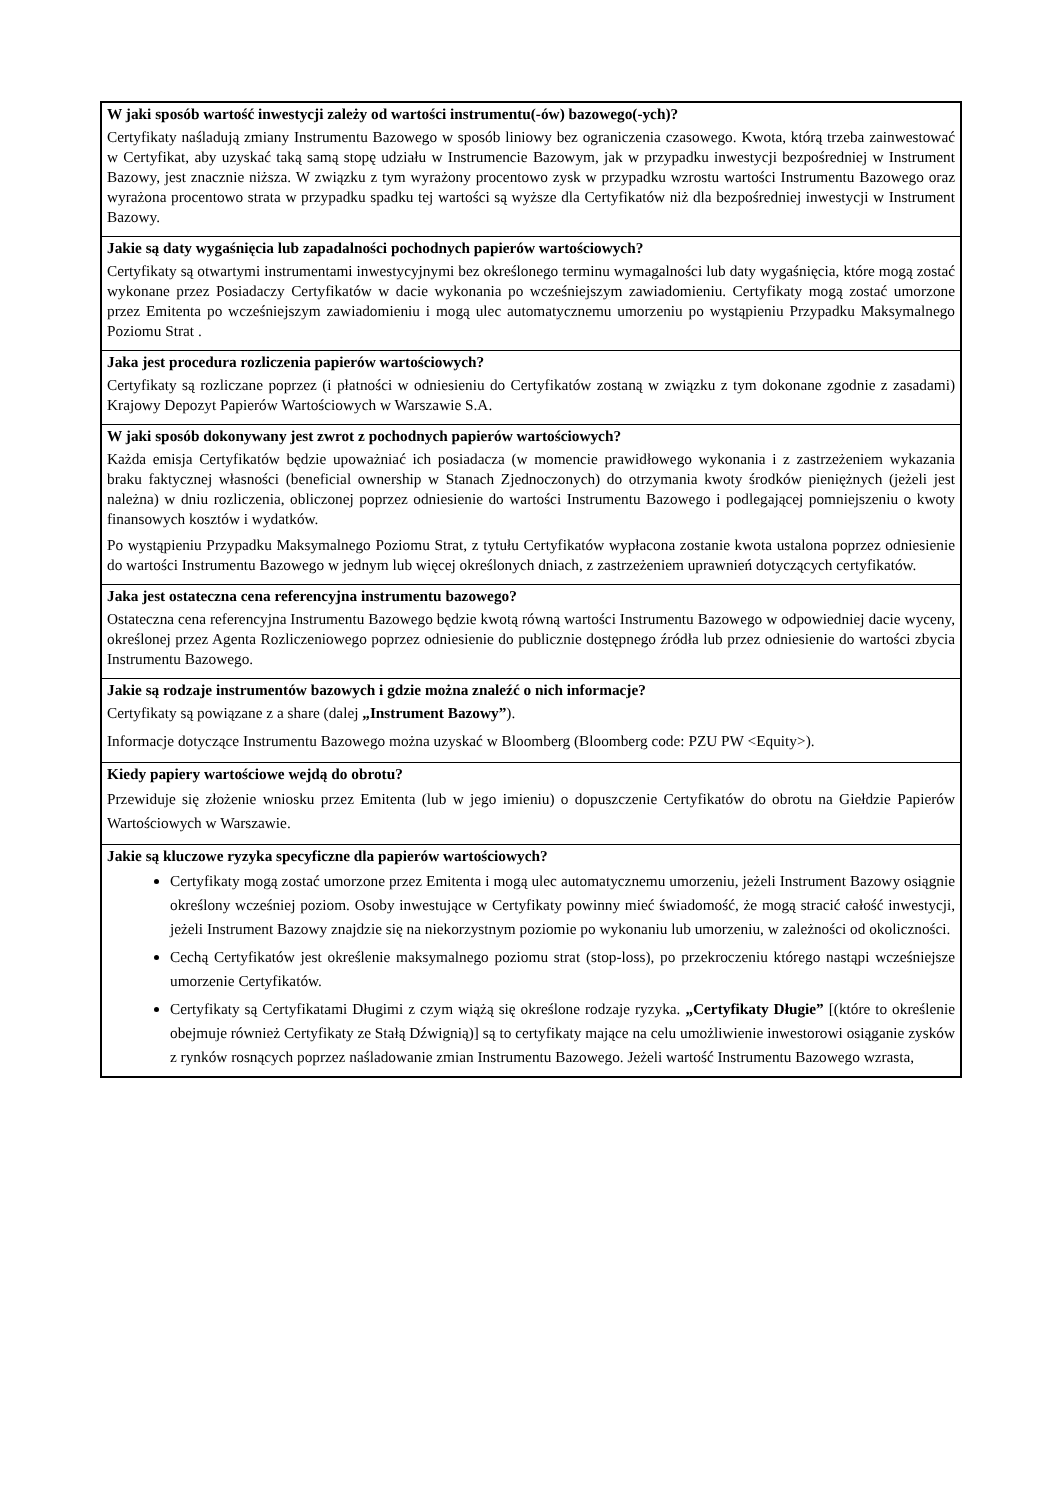W jaki sposób wartość inwestycji zależy od wartości instrumentu(-ów) bazowego(-ych)?
Certyfikaty naśladują zmiany Instrumentu Bazowego w sposób liniowy bez ograniczenia czasowego. Kwota, którą trzeba zainwestować w Certyfikat, aby uzyskać taką samą stopę udziału w Instrumencie Bazowym, jak w przypadku inwestycji bezpośredniej w Instrument Bazowy, jest znacznie niższa. W związku z tym wyrażony procentowo zysk w przypadku wzrostu wartości Instrumentu Bazowego oraz wyrażona procentowo strata w przypadku spadku tej wartości są wyższe dla Certyfikatów niż dla bezpośredniej inwestycji w Instrument Bazowy.
Jakie są daty wygaśnięcia lub zapadalności pochodnych papierów wartościowych?
Certyfikaty są otwartymi instrumentami inwestycyjnymi bez określonego terminu wymagalności lub daty wygaśnięcia, które mogą zostać wykonane przez Posiadaczy Certyfikatów w dacie wykonania po wcześniejszym zawiadomieniu. Certyfikaty mogą zostać umorzone przez Emitenta po wcześniejszym zawiadomieniu i mogą ulec automatycznemu umorzeniu po wystąpieniu Przypadku Maksymalnego Poziomu Strat .
Jaka jest procedura rozliczenia papierów wartościowych?
Certyfikaty są rozliczane poprzez (i płatności w odniesieniu do Certyfikatów zostaną w związku z tym dokonane zgodnie z zasadami) Krajowy Depozyt Papierów Wartościowych w Warszawie S.A.
W jaki sposób dokonywany jest zwrot z pochodnych papierów wartościowych?
Każda emisja Certyfikatów będzie upoważniać ich posiadacza (w momencie prawidłowego wykonania i z zastrzeżeniem wykazania braku faktycznej własności (beneficial ownership w Stanach Zjednoczonych) do otrzymania kwoty środków pieniężnych (jeżeli jest należna) w dniu rozliczenia, obliczonej poprzez odniesienie do wartości Instrumentu Bazowego i podlegającej pomniejszeniu o kwoty finansowych kosztów i wydatków.
Po wystąpieniu Przypadku Maksymalnego Poziomu Strat, z tytułu Certyfikatów wypłacona zostanie kwota ustalona poprzez odniesienie do wartości Instrumentu Bazowego w jednym lub więcej określonych dniach, z zastrzeżeniem uprawnień dotyczących certyfikatów.
Jaka jest ostateczna cena referencyjna instrumentu bazowego?
Ostateczna cena referencyjna Instrumentu Bazowego będzie kwotą równą wartości Instrumentu Bazowego w odpowiedniej dacie wyceny, określonej przez Agenta Rozliczeniowego poprzez odniesienie do publicznie dostępnego źródła lub przez odniesienie do wartości zbycia Instrumentu Bazowego.
Jakie są rodzaje instrumentów bazowych i gdzie można znaleźć o nich informacje?
Certyfikaty są powiązane z a share (dalej „Instrument Bazowy”).
Informacje dotyczące Instrumentu Bazowego można uzyskać w Bloomberg (Bloomberg code: PZU PW <Equity>).
Kiedy papiery wartościowe wejdą do obrotu?
Przewiduje się złożenie wniosku przez Emitenta (lub w jego imieniu) o dopuszczenie Certyfikatów do obrotu na Giełdzie Papierów Wartościowych w Warszawie.
Jakie są kluczowe ryzyka specyficzne dla papierów wartościowych?
Certyfikaty mogą zostać umorzone przez Emitenta i mogą ulec automatycznemu umorzeniu, jeżeli Instrument Bazowy osiągnie określony wcześniej poziom. Osoby inwestujące w Certyfikaty powinny mieć świadomość, że mogą stracić całość inwestycji, jeżeli Instrument Bazowy znajdzie się na niekorzystnym poziomie po wykonaniu lub umorzeniu, w zależności od okoliczności.
Cechą Certyfikatów jest określenie maksymalnego poziomu strat (stop-loss), po przekroczeniu którego nastąpi wcześniejsze umorzenie Certyfikatów.
Certyfikaty są Certyfikatami Długimi z czym wiążą się określone rodzaje ryzyka. „Certyfikaty Długie” [(które to określenie obejmuje również Certyfikaty ze Stałą Dźwignią)] są to certyfikaty mające na celu umożliwienie inwestorowi osiąganie zysków z rynków rosnących poprzez naśladowanie zmian Instrumentu Bazowego. Jeżeli wartość Instrumentu Bazowego wzrasta,